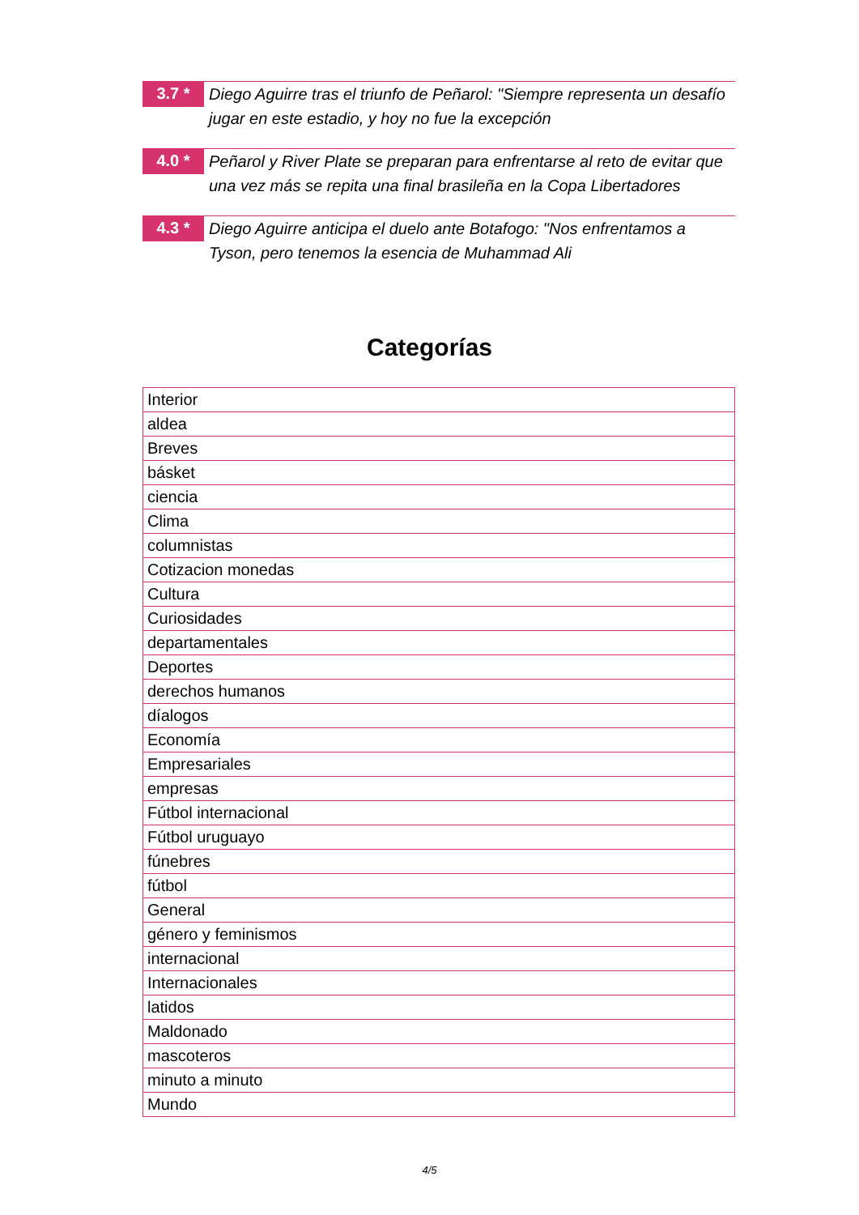3.7 *
Diego Aguirre tras el triunfo de Peñarol: "Siempre representa un desafío jugar en este estadio, y hoy no fue la excepción
4.0 *
Peñarol y River Plate se preparan para enfrentarse al reto de evitar que una vez más se repita una final brasileña en la Copa Libertadores
4.3 *
Diego Aguirre anticipa el duelo ante Botafogo: "Nos enfrentamos a Tyson, pero tenemos la esencia de Muhammad Ali
Categorías
| Interior |
| aldea |
| Breves |
| básket |
| ciencia |
| Clima |
| columnistas |
| Cotizacion monedas |
| Cultura |
| Curiosidades |
| departamentales |
| Deportes |
| derechos humanos |
| díalogos |
| Economía |
| Empresariales |
| empresas |
| Fútbol internacional |
| Fútbol uruguayo |
| fúnebres |
| fútbol |
| General |
| género y feminismos |
| internacional |
| Internacionales |
| latidos |
| Maldonado |
| mascoteros |
| minuto a minuto |
| Mundo |
4/5